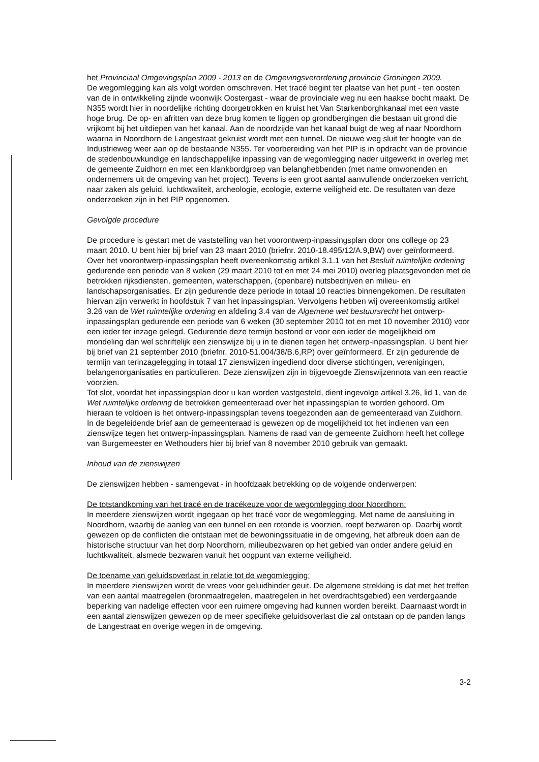het Provinciaal Omgevingsplan 2009 - 2013 en de Omgevingsverordening provincie Groningen 2009.
De wegomlegging kan als volgt worden omschreven. Het tracé begint ter plaatse van het punt - ten oosten van de in ontwikkeling zijnde woonwijk Oostergast - waar de provinciale weg nu een haakse bocht maakt. De N355 wordt hier in noordelijke richting doorgetrokken en kruist het Van Starkenborghkanaal met een vaste hoge brug. De op- en afritten van deze brug komen te liggen op grondbergingen die bestaan uit grond die vrijkomt bij het uitdiepen van het kanaal. Aan de noordzijde van het kanaal buigt de weg af naar Noordhorn waarna in Noordhorn de Langestraat gekruist wordt met een tunnel. De nieuwe weg sluit ter hoogte van de Industrieweg weer aan op de bestaande N355. Ter voorbereiding van het PIP is in opdracht van de provincie de stedenbouwkundige en landschappelijke inpassing van de wegomlegging nader uitgewerkt in overleg met de gemeente Zuidhorn en met een klankbordgroep van belanghebbenden (met name omwonenden en ondernemers uit de omgeving van het project). Tevens is een groot aantal aanvullende onderzoeken verricht, naar zaken als geluid, luchtkwaliteit, archeologie, ecologie, externe veiligheid etc. De resultaten van deze onderzoeken zijn in het PIP opgenomen.
Gevolgde procedure
De procedure is gestart met de vaststelling van het voorontwerp-inpassingsplan door ons college op 23 maart 2010. U bent hier bij brief van 23 maart 2010 (briefnr. 2010-18.495/12/A.9,BW) over geïnformeerd. Over het voorontwerp-inpassingsplan heeft overeenkomstig artikel 3.1.1 van het Besluit ruimtelijke ordening gedurende een periode van 8 weken (29 maart 2010 tot en met 24 mei 2010) overleg plaatsgevonden met de betrokken rijksdiensten, gemeenten, waterschappen, (openbare) nutsbedrijven en milieu- en landschapsorganisaties. Er zijn gedurende deze periode in totaal 10 reacties binnengekomen. De resultaten hiervan zijn verwerkt in hoofdstuk 7 van het inpassingsplan. Vervolgens hebben wij overeenkomstig artikel 3.26 van de Wet ruimtelijke ordening en afdeling 3.4 van de Algemene wet bestuursrecht het ontwerp-inpassingsplan gedurende een periode van 6 weken (30 september 2010 tot en met 10 november 2010) voor een ieder ter inzage gelegd. Gedurende deze termijn bestond er voor een ieder de mogelijkheid om mondeling dan wel schriftelijk een zienswijze bij u in te dienen tegen het ontwerp-inpassingsplan. U bent hier bij brief van 21 september 2010 (briefnr. 2010-51.004/38/B.6,RP) over geïnformeerd. Er zijn gedurende de termijn van terinzagelegging in totaal 17 zienswijzen ingediend door diverse stichtingen, verenigingen, belangenorganisaties en particulieren. Deze zienswijzen zijn in bijgevoegde Zienswijzennota van een reactie voorzien.
Tot slot, voordat het inpassingsplan door u kan worden vastgesteld, dient ingevolge artikel 3.26, lid 1, van de Wet ruimtelijke ordening de betrokken gemeenteraad over het inpassingsplan te worden gehoord. Om hieraan te voldoen is het ontwerp-inpassingsplan tevens toegezonden aan de gemeenteraad van Zuidhorn. In de begeleidende brief aan de gemeenteraad is gewezen op de mogelijkheid tot het indienen van een zienswijze tegen het ontwerp-inpassingsplan. Namens de raad van de gemeente Zuidhorn heeft het college van Burgemeester en Wethouders hier bij brief van 8 november 2010 gebruik van gemaakt.
Inhoud van de zienswijzen
De zienswijzen hebben - samengevat - in hoofdzaak betrekking op de volgende onderwerpen:
De totstandkoming van het tracé en de tracékeuze voor de wegomlegging door Noordhorn:
In meerdere zienswijzen wordt ingegaan op het tracé voor de wegomlegging. Met name de aansluiting in Noordhorn, waarbij de aanleg van een tunnel en een rotonde is voorzien, roept bezwaren op. Daarbij wordt gewezen op de conflicten die ontstaan met de bewoningssituatie in de omgeving, het afbreuk doen aan de historische structuur van het dorp Noordhorn, milieubezwaren op het gebied van onder andere geluid en luchtkwaliteit, alsmede bezwaren vanuit het oogpunt van externe veiligheid.
De toename van geluidsoverlast in relatie tot de wegomlegging:
In meerdere zienswijzen wordt de vrees voor geluidhinder geuit. De algemene strekking is dat met het treffen van een aantal maatregelen (bronmaatregelen, maatregelen in het overdrachtsgebied) een verdergaande beperking van nadelige effecten voor een ruimere omgeving had kunnen worden bereikt. Daarnaast wordt in een aantal zienswijzen gewezen op de meer specifieke geluidsoverlast die zal ontstaan op de panden langs de Langestraat en overige wegen in de omgeving.
3-2